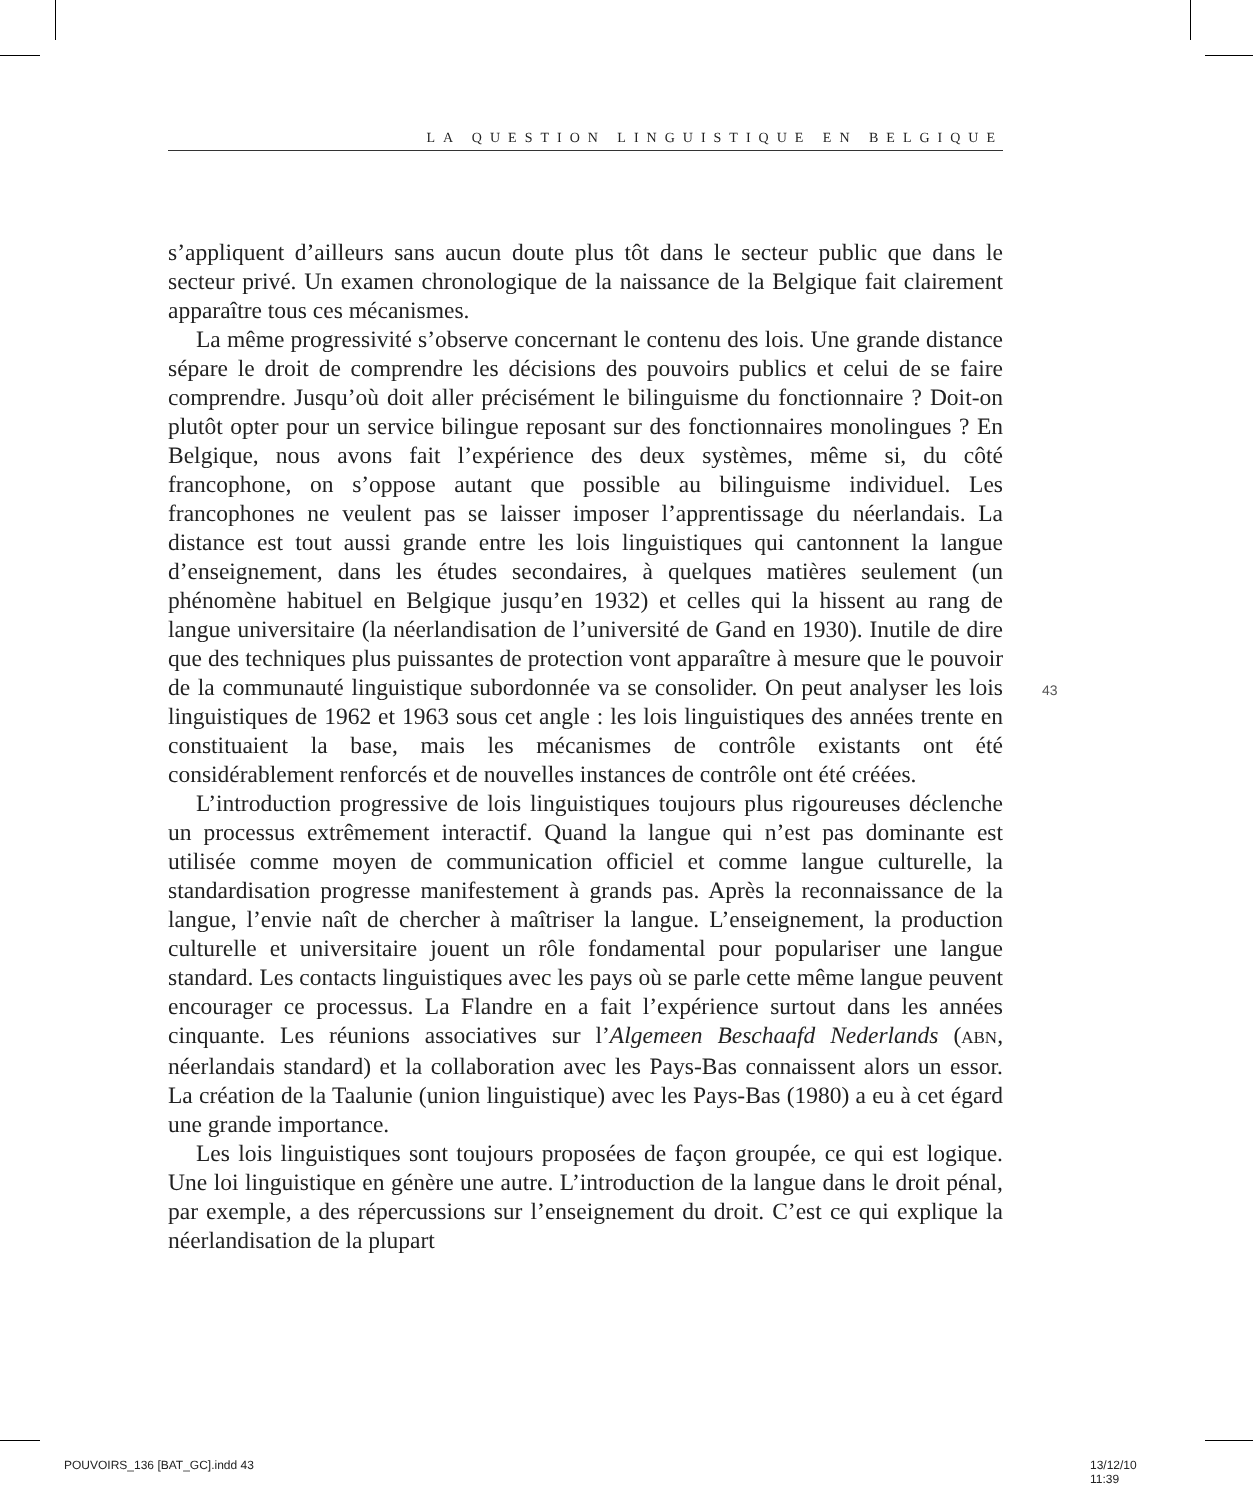LA QUESTION LINGUISTIQUE EN BELGIQUE
s’appliquent d’ailleurs sans aucun doute plus tôt dans le secteur public que dans le secteur privé. Un examen chronologique de la naissance de la Belgique fait clairement apparaître tous ces mécanismes.
La même progressivité s’observe concernant le contenu des lois. Une grande distance sépare le droit de comprendre les décisions des pouvoirs publics et celui de se faire comprendre. Jusqu’où doit aller précisément le bilinguisme du fonctionnaire ? Doit-on plutôt opter pour un service bilingue reposant sur des fonctionnaires monolingues ? En Belgique, nous avons fait l’expérience des deux systèmes, même si, du côté francophone, on s’oppose autant que possible au bilinguisme individuel. Les francophones ne veulent pas se laisser imposer l’apprentissage du néerlandais. La distance est tout aussi grande entre les lois linguistiques qui cantonnent la langue d’enseignement, dans les études secondaires, à quelques matières seulement (un phénomène habituel en Belgique jusqu’en 1932) et celles qui la hissent au rang de langue universitaire (la néerlandisation de l’université de Gand en 1930). Inutile de dire que des techniques plus puissantes de protection vont apparaître à mesure que le pouvoir de la communauté linguistique subordonnée va se consolider. On peut analyser les lois linguistiques de 1962 et 1963 sous cet angle : les lois linguistiques des années trente en constituaient la base, mais les mécanismes de contrôle existants ont été considérablement renforcés et de nouvelles instances de contrôle ont été créées.
L’introduction progressive de lois linguistiques toujours plus rigoureuses déclenche un processus extrêmement interactif. Quand la langue qui n’est pas dominante est utilisée comme moyen de communication officiel et comme langue culturelle, la standardisation progresse manifestement à grands pas. Après la reconnaissance de la langue, l’envie naît de chercher à maîtriser la langue. L’enseignement, la production culturelle et universitaire jouent un rôle fondamental pour populariser une langue standard. Les contacts linguistiques avec les pays où se parle cette même langue peuvent encourager ce processus. La Flandre en a fait l’expérience surtout dans les années cinquante. Les réunions associatives sur l’Algemeen Beschaafd Nederlands (ABN, néerlandais standard) et la collaboration avec les Pays-Bas connaissent alors un essor. La création de la Taalunie (union linguistique) avec les Pays-Bas (1980) a eu à cet égard une grande importance.
Les lois linguistiques sont toujours proposées de façon groupée, ce qui est logique. Une loi linguistique en génère une autre. L’introduction de la langue dans le droit pénal, par exemple, a des répercussions sur l’enseignement du droit. C’est ce qui explique la néerlandisation de la plupart
43
POUVOIRS_136 [BAT_GC].indd 43 13/12/10 11:39